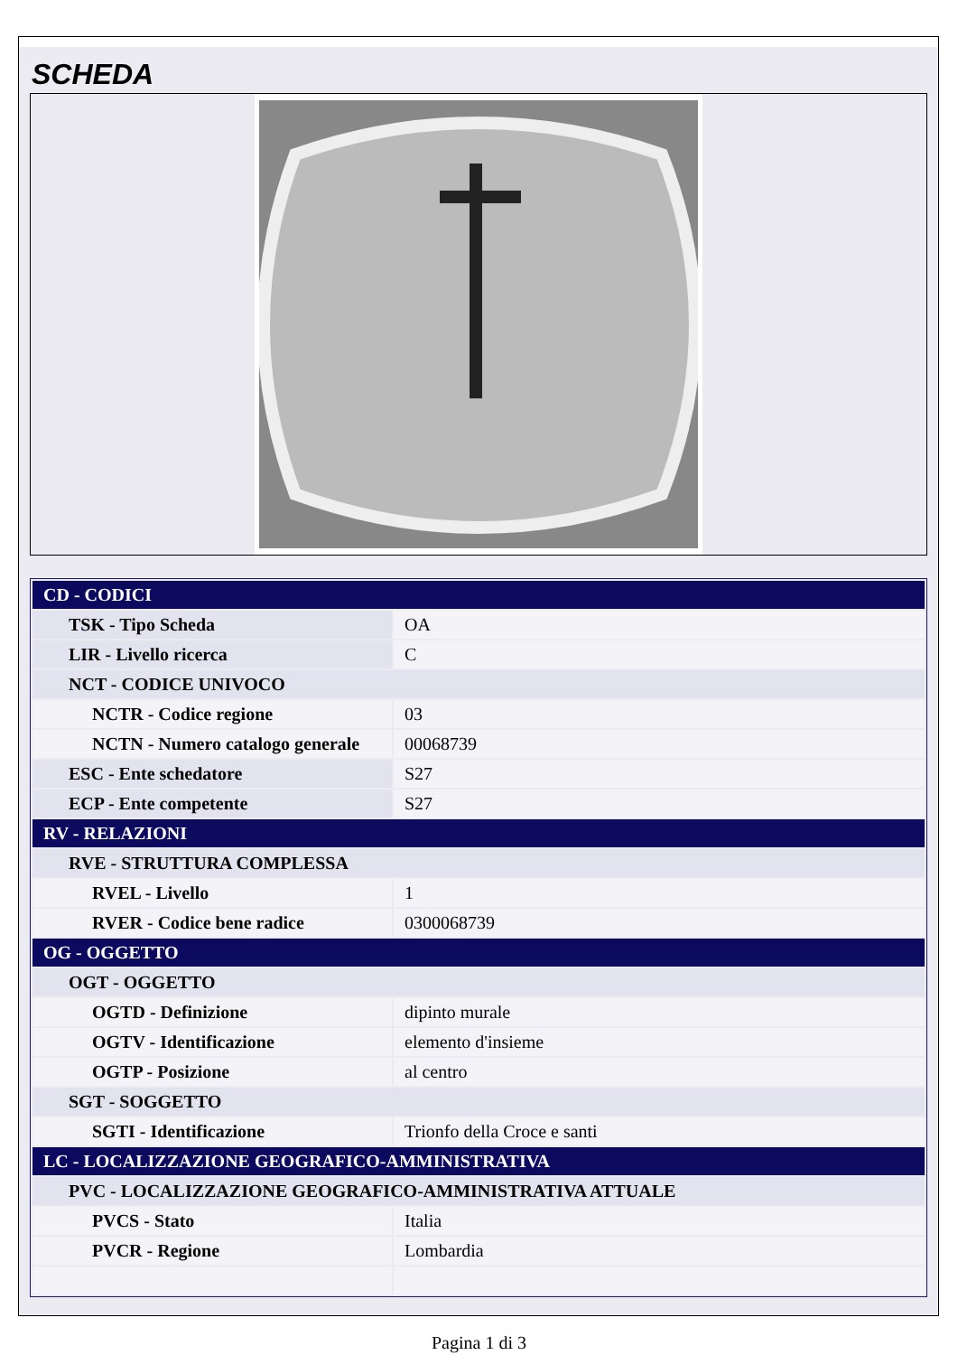SCHEDA
| CD - CODICI | |
| TSK - Tipo Scheda | OA |
| LIR - Livello ricerca | C |
| NCT - CODICE UNIVOCO | |
| NCTR - Codice regione | 03 |
| NCTN - Numero catalogo generale | 00068739 |
| ESC - Ente schedatore | S27 |
| ECP - Ente competente | S27 |
| RV - RELAZIONI | |
| RVE - STRUTTURA COMPLESSA | |
| RVEL - Livello | 1 |
| RVER - Codice bene radice | 0300068739 |
| OG - OGGETTO | |
| OGT - OGGETTO | |
| OGTD - Definizione | dipinto murale |
| OGTV - Identificazione | elemento d'insieme |
| OGTP - Posizione | al centro |
| SGT - SOGGETTO | |
| SGTI - Identificazione | Trionfo della Croce e santi |
| LC - LOCALIZZAZIONE GEOGRAFICO-AMMINISTRATIVA | |
| PVC - LOCALIZZAZIONE GEOGRAFICO-AMMINISTRATIVA ATTUALE | |
| PVCS - Stato | Italia |
| PVCR - Regione | Lombardia |
Pagina 1 di 3